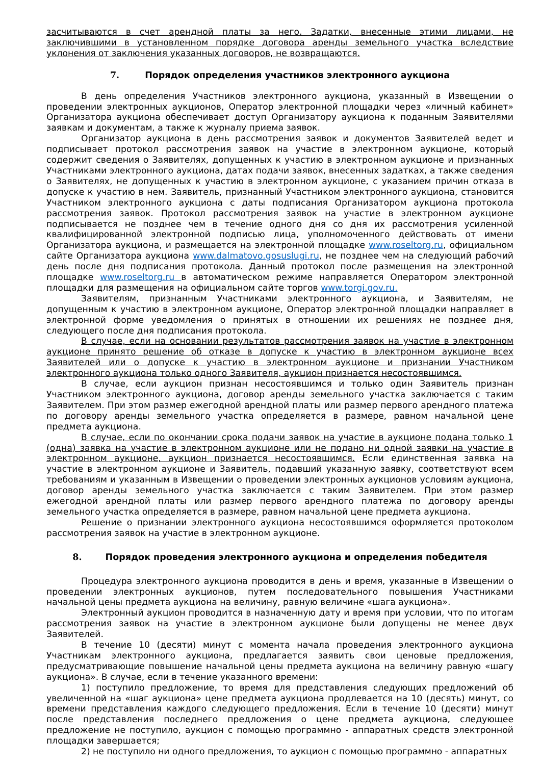засчитываются в счет арендной платы за него. Задатки, внесенные этими лицами, не заключившими в установленном порядке договора аренды земельного участка вследствие уклонения от заключения указанных договоров, не возвращаются.
7. Порядок определения участников электронного аукциона
В день определения Участников электронного аукциона, указанный в Извещении о проведении электронных аукционов, Оператор электронной площадки через «личный кабинет» Организатора аукциона обеспечивает доступ Организатору аукциона к поданным Заявителями заявкам и документам, а также к журналу приема заявок.
Организатор аукциона в день рассмотрения заявок и документов Заявителей ведет и подписывает протокол рассмотрения заявок на участие в электронном аукционе, который содержит сведения о Заявителях, допущенных к участию в электронном аукционе и признанных Участниками электронного аукциона, датах подачи заявок, внесенных задатках, а также сведения о Заявителях, не допущенных к участию в электронном аукционе, с указанием причин отказа в допуске к участию в нем. Заявитель, признанный Участником электронного аукциона, становится Участником электронного аукциона с даты подписания Организатором аукциона протокола рассмотрения заявок. Протокол рассмотрения заявок на участие в электронном аукционе подписывается не позднее чем в течение одного дня со дня их рассмотрения усиленной квалифицированной электронной подписью лица, уполномоченного действовать от имени Организатора аукциона, и размещается на электронной площадке www.roseltorg.ru, официальном сайте Организатора аукциона www.dalmatovo.gosuslugi.ru, не позднее чем на следующий рабочий день после дня подписания протокола. Данный протокол после размещения на электронной площадке www.roseltorg.ru в автоматическом режиме направляется Оператором электронной площадки для размещения на официальном сайте торгов www.torgi.gov.ru.
Заявителям, признанным Участниками электронного аукциона, и Заявителям, не допущенным к участию в электронном аукционе, Оператор электронной площадки направляет в электронной форме уведомления о принятых в отношении их решениях не позднее дня, следующего после дня подписания протокола.
В случае, если на основании результатов рассмотрения заявок на участие в электронном аукционе принято решение об отказе в допуске к участию в электронном аукционе всех Заявителей или о допуске к участию в электронном аукционе и признании Участником электронного аукциона только одного Заявителя, аукцион признается несостоявшимся.
В случае, если аукцион признан несостоявшимся и только один Заявитель признан Участником электронного аукциона, договор аренды земельного участка заключается с таким Заявителем. При этом размер ежегодной арендной платы или размер первого арендного платежа по договору аренды земельного участка определяется в размере, равном начальной цене предмета аукциона.
В случае, если по окончании срока подачи заявок на участие в аукционе подана только 1 (одна) заявка на участие в электронном аукционе или не подано ни одной заявки на участие в электронном аукционе, аукцион признается несостоявшимся. Если единственная заявка на участие в электронном аукционе и Заявитель, подавший указанную заявку, соответствуют всем требованиям и указанным в Извещении о проведении электронных аукционов условиям аукциона, договор аренды земельного участка заключается с таким Заявителем. При этом размер ежегодной арендной платы или размер первого арендного платежа по договору аренды земельного участка определяется в размере, равном начальной цене предмета аукциона.
Решение о признании электронного аукциона несостоявшимся оформляется протоколом рассмотрения заявок на участие в электронном аукционе.
8. Порядок проведения электронного аукциона и определения победителя
Процедура электронного аукциона проводится в день и время, указанные в Извещении о проведении электронных аукционов, путем последовательного повышения Участниками начальной цены предмета аукциона на величину, равную величине «шага аукциона».
Электронный аукцион проводится в назначенную дату и время при условии, что по итогам рассмотрения заявок на участие в электронном аукционе были допущены не менее двух Заявителей.
В течение 10 (десяти) минут с момента начала проведения электронного аукциона Участникам электронного аукциона, предлагается заявить свои ценовые предложения, предусматривающие повышение начальной цены предмета аукциона на величину равную «шагу аукциона». В случае, если в течение указанного времени:
1) поступило предложение, то время для представления следующих предложений об увеличенной на «шаг аукциона» цене предмета аукциона продлевается на 10 (десять) минут, со времени представления каждого следующего предложения. Если в течение 10 (десяти) минут после представления последнего предложения о цене предмета аукциона, следующее предложение не поступило, аукцион с помощью программно - аппаратных средств электронной площадки завершается;
2) не поступило ни одного предложения, то аукцион с помощью программно - аппаратных